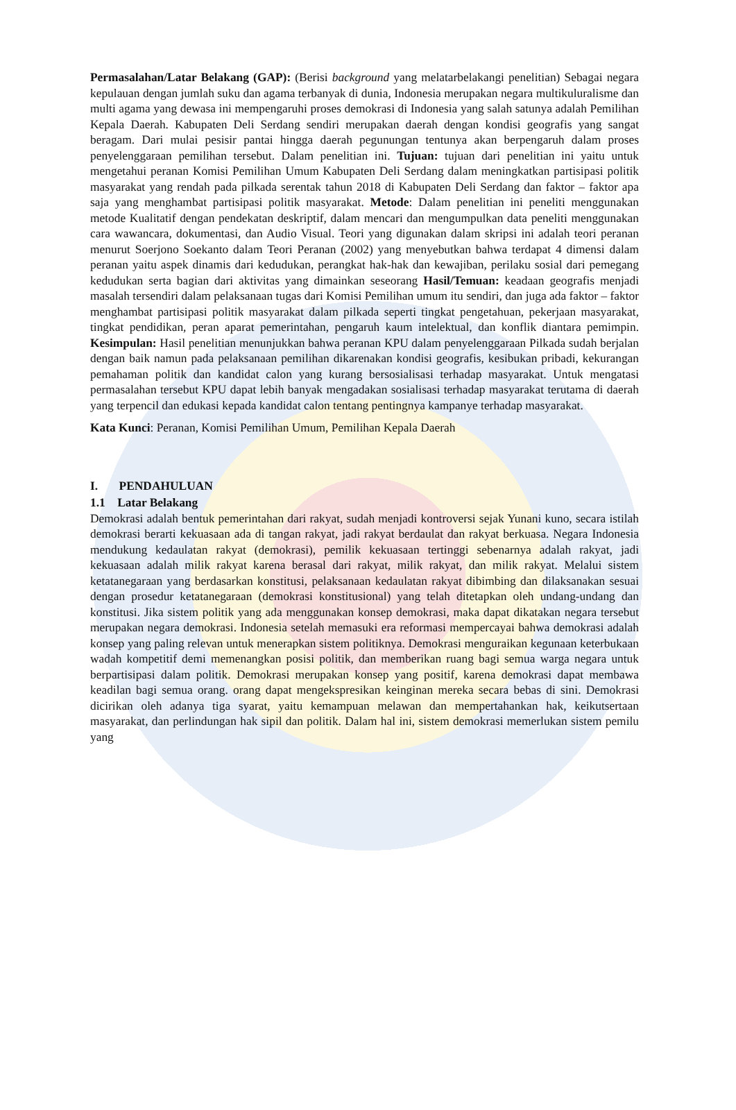Permasalahan/Latar Belakang (GAP): (Berisi background yang melatarbelakangi penelitian) Sebagai negara kepulauan dengan jumlah suku dan agama terbanyak di dunia, Indonesia merupakan negara multikuluralisme dan multi agama yang dewasa ini mempengaruhi proses demokrasi di Indonesia yang salah satunya adalah Pemilihan Kepala Daerah. Kabupaten Deli Serdang sendiri merupakan daerah dengan kondisi geografis yang sangat beragam. Dari mulai pesisir pantai hingga daerah pegunungan tentunya akan berpengaruh dalam proses penyelenggaraan pemilihan tersebut. Dalam penelitian ini. Tujuan: tujuan dari penelitian ini yaitu untuk mengetahui peranan Komisi Pemilihan Umum Kabupaten Deli Serdang dalam meningkatkan partisipasi politik masyarakat yang rendah pada pilkada serentak tahun 2018 di Kabupaten Deli Serdang dan faktor – faktor apa saja yang menghambat partisipasi politik masyarakat. Metode: Dalam penelitian ini peneliti menggunakan metode Kualitatif dengan pendekatan deskriptif, dalam mencari dan mengumpulkan data peneliti menggunakan cara wawancara, dokumentasi, dan Audio Visual. Teori yang digunakan dalam skripsi ini adalah teori peranan menurut Soerjono Soekanto dalam Teori Peranan (2002) yang menyebutkan bahwa terdapat 4 dimensi dalam peranan yaitu aspek dinamis dari kedudukan, perangkat hak-hak dan kewajiban, perilaku sosial dari pemegang kedudukan serta bagian dari aktivitas yang dimainkan seseorang Hasil/Temuan: keadaan geografis menjadi masalah tersendiri dalam pelaksanaan tugas dari Komisi Pemilihan umum itu sendiri, dan juga ada faktor – faktor menghambat partisipasi politik masyarakat dalam pilkada seperti tingkat pengetahuan, pekerjaan masyarakat, tingkat pendidikan, peran aparat pemerintahan, pengaruh kaum intelektual, dan konflik diantara pemimpin. Kesimpulan: Hasil penelitian menunjukkan bahwa peranan KPU dalam penyelenggaraan Pilkada sudah berjalan dengan baik namun pada pelaksanaan pemilihan dikarenakan kondisi geografis, kesibukan pribadi, kekurangan pemahaman politik dan kandidat calon yang kurang bersosialisasi terhadap masyarakat. Untuk mengatasi permasalahan tersebut KPU dapat lebih banyak mengadakan sosialisasi terhadap masyarakat terutama di daerah yang terpencil dan edukasi kepada kandidat calon tentang pentingnya kampanye terhadap masyarakat.
Kata Kunci: Peranan, Komisi Pemilihan Umum, Pemilihan Kepala Daerah
I. PENDAHULUAN
1.1 Latar Belakang
Demokrasi adalah bentuk pemerintahan dari rakyat, sudah menjadi kontroversi sejak Yunani kuno, secara istilah demokrasi berarti kekuasaan ada di tangan rakyat, jadi rakyat berdaulat dan rakyat berkuasa. Negara Indonesia mendukung kedaulatan rakyat (demokrasi), pemilik kekuasaan tertinggi sebenarnya adalah rakyat, jadi kekuasaan adalah milik rakyat karena berasal dari rakyat, milik rakyat, dan milik rakyat. Melalui sistem ketatanegaraan yang berdasarkan konstitusi, pelaksanaan kedaulatan rakyat dibimbing dan dilaksanakan sesuai dengan prosedur ketatanegaraan (demokrasi konstitusional) yang telah ditetapkan oleh undang-undang dan konstitusi. Jika sistem politik yang ada menggunakan konsep demokrasi, maka dapat dikatakan negara tersebut merupakan negara demokrasi. Indonesia setelah memasuki era reformasi mempercayai bahwa demokrasi adalah konsep yang paling relevan untuk menerapkan sistem politiknya. Demokrasi menguraikan kegunaan keterbukaan wadah kompetitif demi memenangkan posisi politik, dan memberikan ruang bagi semua warga negara untuk berpartisipasi dalam politik. Demokrasi merupakan konsep yang positif, karena demokrasi dapat membawa keadilan bagi semua orang. orang dapat mengekspresikan keinginan mereka secara bebas di sini. Demokrasi dicirikan oleh adanya tiga syarat, yaitu kemampuan melawan dan mempertahankan hak, keikutsertaan masyarakat, dan perlindungan hak sipil dan politik. Dalam hal ini, sistem demokrasi memerlukan sistem pemilu yang